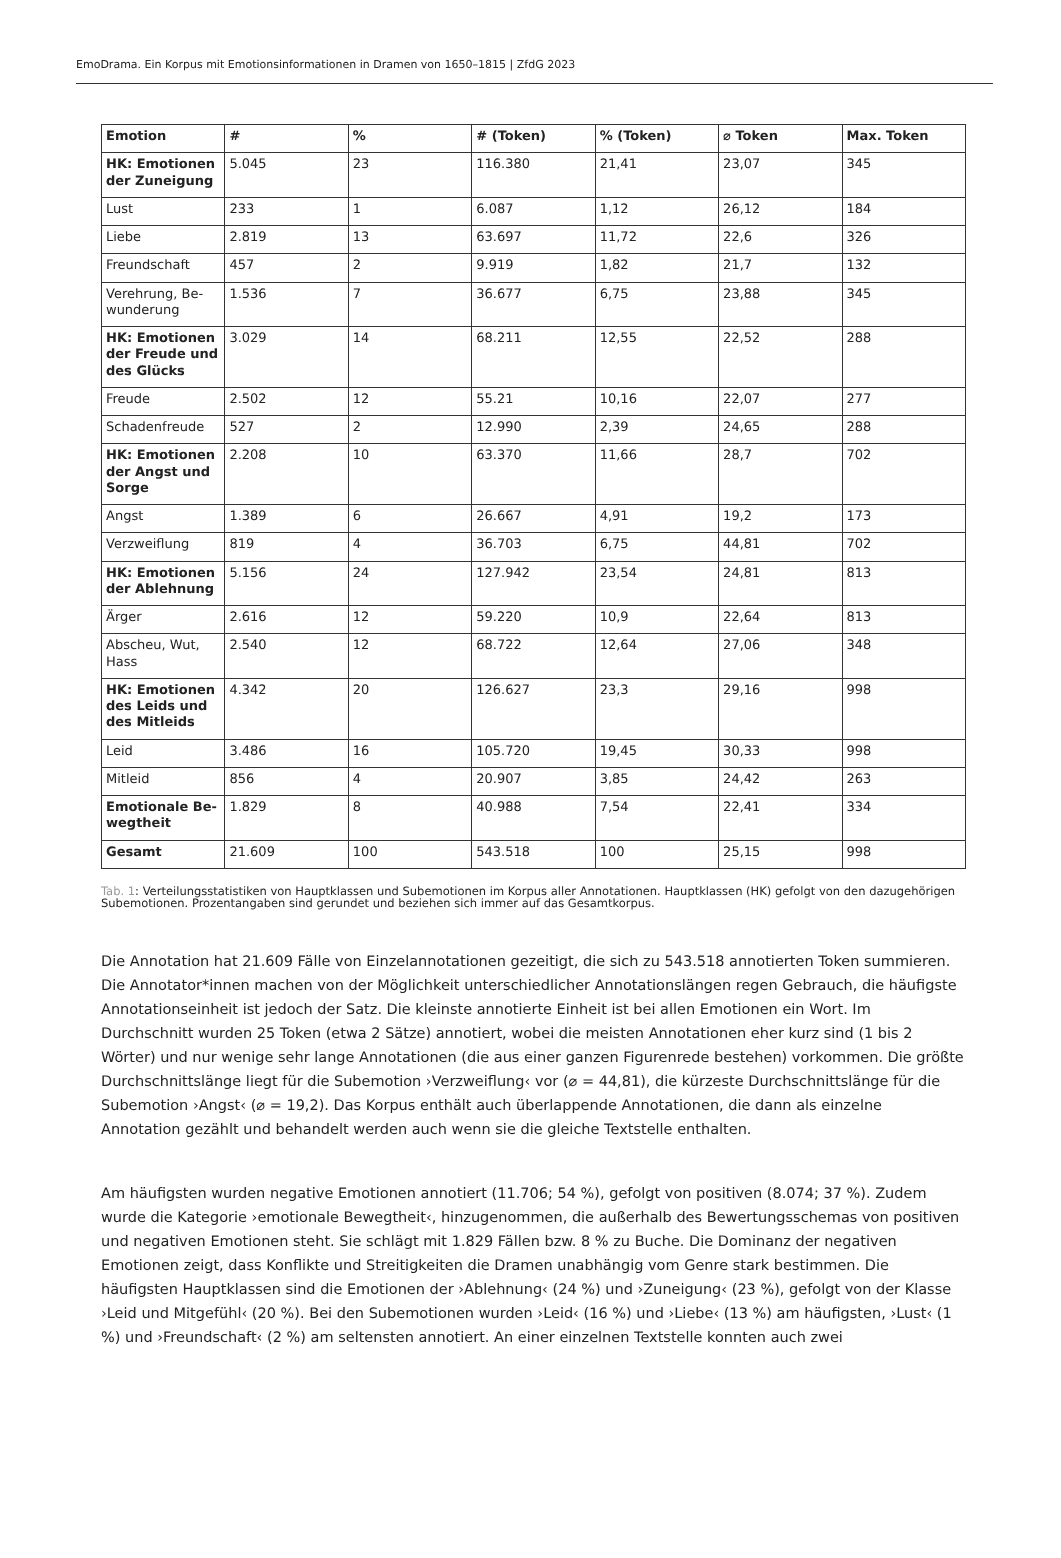EmoDrama. Ein Korpus mit Emotionsinformationen in Dramen von 1650–1815 | ZfdG 2023
| Emotion | # | % | # (Token) | % (Token) | ⌀ Token | Max. Token |
| --- | --- | --- | --- | --- | --- | --- |
| HK: Emotionen der Zuneigung | 5.045 | 23 | 116.380 | 21,41 | 23,07 | 345 |
| Lust | 233 | 1 | 6.087 | 1,12 | 26,12 | 184 |
| Liebe | 2.819 | 13 | 63.697 | 11,72 | 22,6 | 326 |
| Freundschaft | 457 | 2 | 9.919 | 1,82 | 21,7 | 132 |
| Verehrung, Be­wunderung | 1.536 | 7 | 36.677 | 6,75 | 23,88 | 345 |
| HK: Emotionen der Freude und des Glücks | 3.029 | 14 | 68.211 | 12,55 | 22,52 | 288 |
| Freude | 2.502 | 12 | 55.21 | 10,16 | 22,07 | 277 |
| Schadenfreude | 527 | 2 | 12.990 | 2,39 | 24,65 | 288 |
| HK: Emotionen der Angst und Sorge | 2.208 | 10 | 63.370 | 11,66 | 28,7 | 702 |
| Angst | 1.389 | 6 | 26.667 | 4,91 | 19,2 | 173 |
| Verzweiflung | 819 | 4 | 36.703 | 6,75 | 44,81 | 702 |
| HK: Emotionen der Ablehnung | 5.156 | 24 | 127.942 | 23,54 | 24,81 | 813 |
| Ärger | 2.616 | 12 | 59.220 | 10,9 | 22,64 | 813 |
| Abscheu, Wut, Hass | 2.540 | 12 | 68.722 | 12,64 | 27,06 | 348 |
| HK: Emotionen des Leids und des Mitleids | 4.342 | 20 | 126.627 | 23,3 | 29,16 | 998 |
| Leid | 3.486 | 16 | 105.720 | 19,45 | 30,33 | 998 |
| Mitleid | 856 | 4 | 20.907 | 3,85 | 24,42 | 263 |
| Emotionale Be­wegtheit | 1.829 | 8 | 40.988 | 7,54 | 22,41 | 334 |
| Gesamt | 21.609 | 100 | 543.518 | 100 | 25,15 | 998 |
Tab. 1: Verteilungsstatistiken von Hauptklassen und Subemotionen im Korpus aller Annotationen. Hauptklassen (HK) gefolgt von den dazugehörigen Subemotionen. Prozentangaben sind gerundet und beziehen sich immer auf das Gesamtkorpus.
Die Annotation hat 21.609 Fälle von Einzelannotationen gezeitigt, die sich zu 543.518 annotierten Token summieren. Die Annotator*innen machen von der Möglichkeit unterschiedlicher Annotationslängen regen Gebrauch, die häufigste Annotationseinheit ist jedoch der Satz. Die kleinste annotierte Einheit ist bei allen Emotionen ein Wort. Im Durchschnitt wurden 25 Token (etwa 2 Sätze) annotiert, wobei die meisten Annotationen eher kurz sind (1 bis 2 Wörter) und nur wenige sehr lange Annotationen (die aus einer ganzen Figurenrede bestehen) vorkommen. Die größte Durchschnittslänge liegt für die Subemotion ›Verzweiflung‹ vor (⌀ = 44,81), die kürzeste Durchschnittslänge für die Subemotion ›Angst‹ (⌀ = 19,2). Das Korpus enthält auch überlappende Annotationen, die dann als einzelne Annotation gezählt und behandelt werden auch wenn sie die gleiche Textstelle enthalten.
Am häufigsten wurden negative Emotionen annotiert (11.706; 54 %), gefolgt von positiven (8.074; 37 %). Zudem wurde die Kategorie ›emotionale Bewegtheit‹, hinzugenommen, die außerhalb des Bewertungsschemas von positiven und negativen Emotionen steht. Sie schlägt mit 1.829 Fällen bzw. 8 % zu Buche. Die Dominanz der negativen Emotionen zeigt, dass Konflikte und Streitigkeiten die Dramen unabhängig vom Genre stark bestimmen. Die häufigsten Hauptklassen sind die Emotionen der ›Ablehnung‹ (24 %) und ›Zuneigung‹ (23 %), gefolgt von der Klasse ›Leid und Mitgefühl‹ (20 %). Bei den Subemotionen wurden ›Leid‹ (16 %) und ›Liebe‹ (13 %) am häufigsten, ›Lust‹ (1 %) und ›Freundschaft‹ (2 %) am seltensten annotiert. An einer einzelnen Textstelle konnten auch zwei